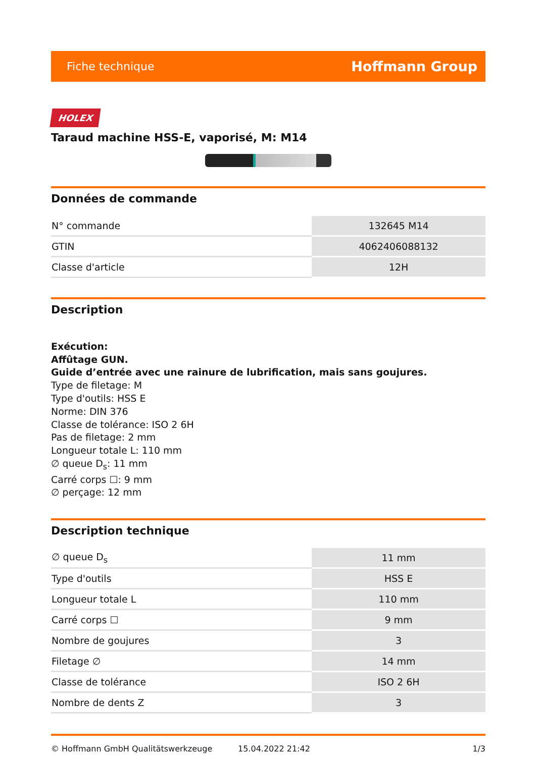Fiche technique Hoffmann Group
HOLEX
Taraud machine HSS-E, vaporisé, M: M14
Données de commande
| N° commande | 132645 M14 |
| GTIN | 4062406088132 |
| Classe d'article | 12H |
Description
Exécution:
Affûtage GUN.
Guide d’entrée avec une rainure de lubrification, mais sans goujures.
Type de filetage: M
Type d'outils: HSS E
Norme: DIN 376
Classe de tolérance: ISO 2 6H
Pas de filetage: 2 mm
Longueur totale L: 110 mm
∅ queue D<sub>s</sub>: 11 mm
Carré corps ☐: 9 mm
∅ perçage: 12 mm
Description technique
| ∅ queue D<sub>s</sub> | 11 mm |
| Type d'outils | HSS E |
| Longueur totale L | 110 mm |
| Carré corps ☐ | 9 mm |
| Nombre de goujures | 3 |
| Filetage ∅ | 14 mm |
| Classe de tolérance | ISO 2 6H |
| Nombre de dents Z | 3 |
© Hoffmann GmbH Qualitätswerkzeuge 15.04.2022 21:42 1/3